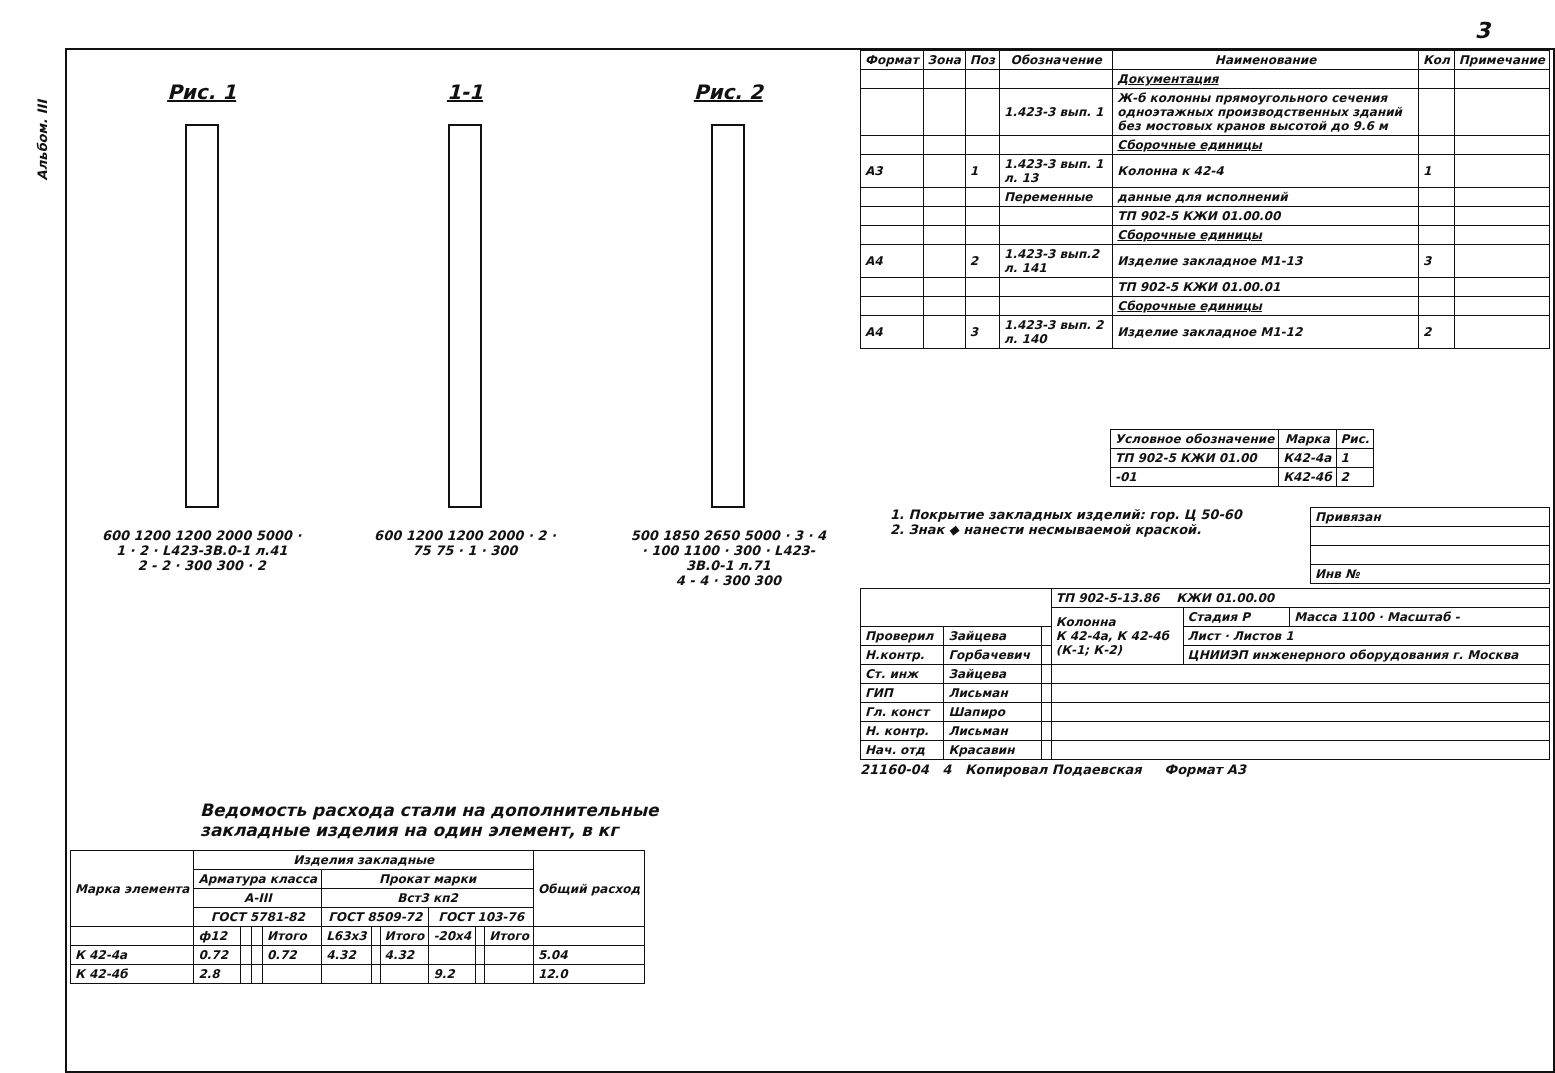Альбом. III
3
Рис. 1
600 1200 1200 2000 5000 · 1 · 2 · L423-3В.0-1 л.41
2 - 2 · 300 300 · 2
1-1
600 1200 1200 2000 · 2 · 75 75 · 1 · 300
Рис. 2
500 1850 2650 5000 · 3 · 4 · 100 1100 · 300 · L423-3В.0-1 л.71
4 - 4 · 300 300
Ведомость расхода стали на дополнительные
закладные изделия на один элемент, в кг
| Марка элемента | Изделия закладные | | | | | | | | | | Общий расход |
| --- | --- | --- | --- | --- | --- | --- | --- | --- | --- | --- | --- |
| | Арматура класса | | | | Прокат марки | | | | | | |
| | А-III | | | | Вст3 кп2 | | | | | | |
| | ГОСТ 5781-82 | | | | ГОСТ 8509-72 | | | ГОСТ 103-76 | | | |
| | ф12 | | | Итого | L63х3 | | Итого | -20х4 | | Итого | |
| К 42-4а | 0.72 | | | 0.72 | 4.32 | | 4.32 | | | | 5.04 |
| К 42-4б | 2.8 | | | | | | | 9.2 | | | 12.0 |
| Формат | Зона | Поз | Обозначение | Наименование | Кол | Примечание |
| --- | --- | --- | --- | --- | --- | --- |
| | | | | Документация | | |
| | | | 1.423-3 вып. 1 | Ж-б колонны прямоугольного сечения одноэтажных производственных зданий без мостовых кранов высотой до 9.6 м | | |
| | | | | Сборочные единицы | | |
| А3 | | 1 | 1.423-3 вып. 1 л. 13 | Колонна к 42-4 | 1 | |
| | | | Переменные | данные для исполнений | | |
| | | | | ТП 902-5 КЖИ 01.00.00 | | |
| | | | | Сборочные единицы | | |
| А4 | | 2 | 1.423-3 вып.2 л. 141 | Изделие закладное М1-13 | 3 | |
| | | | | ТП 902-5 КЖИ 01.00.01 | | |
| | | | | Сборочные единицы | | |
| А4 | | 3 | 1.423-3 вып. 2 л. 140 | Изделие закладное М1-12 | 2 | |
| Условное обозначение | Марка | Рис. |
| --- | --- | --- |
| ТП 902-5 КЖИ 01.00 | К42-4а | 1 |
| -01 | К42-4б | 2 |
1. Покрытие закладных изделий: гор. Ц 50-60
2. Знак ◆ нанести несмываемой краской.
| Привязан |
| Инв № |
| | | | ТП 902-5-13.86 КЖИ 01.00.00 | | |
| | | | Колонна К 42-4а, К 42-4б (К-1; К-2) | Стадия Р | Масса 1100 · Масштаб - |
| Проверил | Зайцева | | | Лист · Листов 1 | |
| Н.контр. | Горбачевич | | | ЦНИИЭП инженерного оборудования г. Москва | |
| Ст. инж | Зайцева | | | | |
| ГИП | Лисьман | | | | |
| Гл. конст | Шапиро | | | | |
| Н. контр. | Лисьман | | | | |
| Нач. отд | Красавин | | | | |
21160-04 4 Копировал Подаевская Формат А3